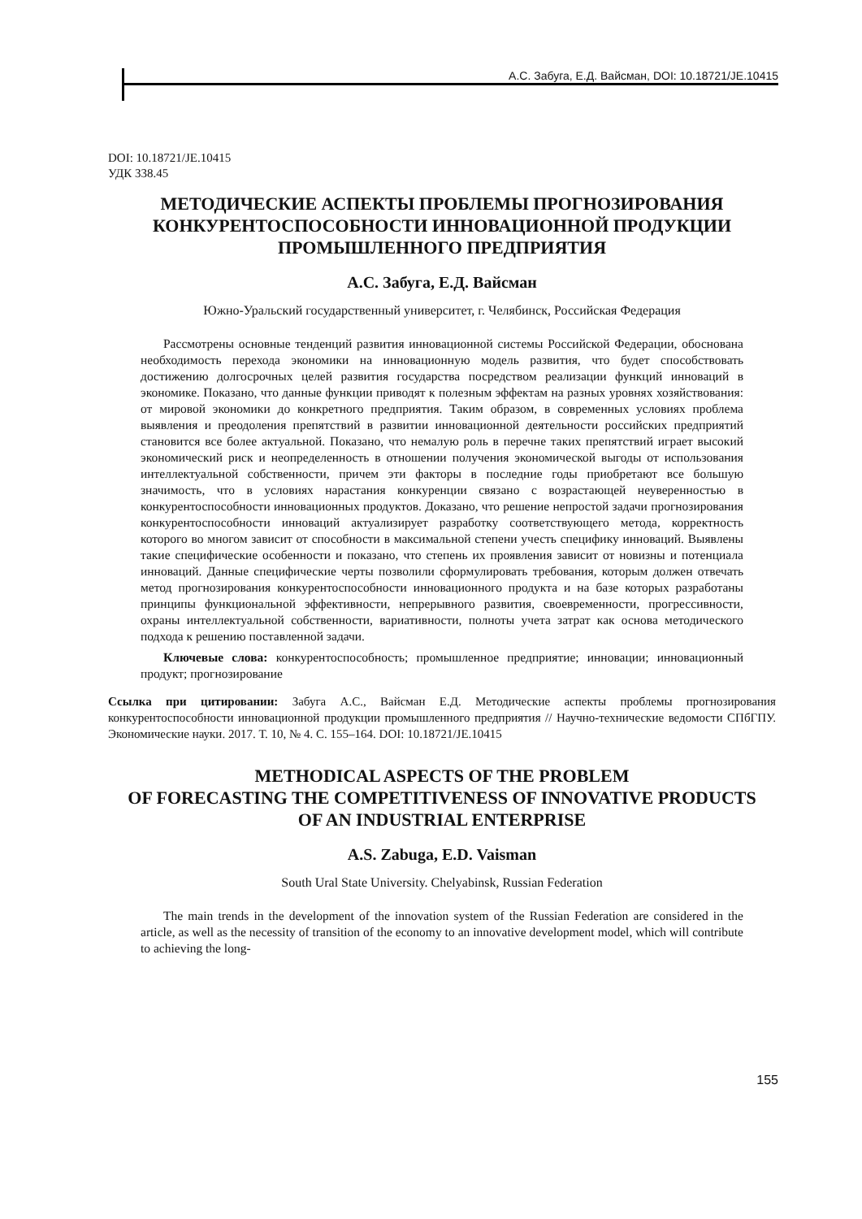А.С. Забуга, Е.Д. Вайсман, DOI: 10.18721/JE.10415
DOI: 10.18721/JE.10415
УДК 338.45
МЕТОДИЧЕСКИЕ АСПЕКТЫ ПРОБЛЕМЫ ПРОГНОЗИРОВАНИЯ
КОНКУРЕНТОСПОСОБНОСТИ ИННОВАЦИОННОЙ ПРОДУКЦИИ
ПРОМЫШЛЕННОГО ПРЕДПРИЯТИЯ
А.С. Забуга, Е.Д. Вайсман
Южно-Уральский государственный университет, г. Челябинск, Российская Федерация
Рассмотрены основные тенденций развития инновационной системы Российской Федерации, обоснована необходимость перехода экономики на инновационную модель развития, что будет способствовать достижению долгосрочных целей развития государства посредством реализации функций инноваций в экономике. Показано, что данные функции приводят к полезным эффектам на разных уровнях хозяйствования: от мировой экономики до конкретного предприятия. Таким образом, в современных условиях проблема выявления и преодоления препятствий в развитии инновационной деятельности российских предприятий становится все более актуальной. Показано, что немалую роль в перечне таких препятствий играет высокий экономический риск и неопределенность в отношении получения экономической выгоды от использования интеллектуальной собственности, причем эти факторы в последние годы приобретают все большую значимость, что в условиях нарастания конкуренции связано с возрастающей неуверенностью в конкурентоспособности инновационных продуктов. Доказано, что решение непростой задачи прогнозирования конкурентоспособности инноваций актуализирует разработку соответствующего метода, корректность которого во многом зависит от способности в максимальной степени учесть специфику инноваций. Выявлены такие специфические особенности и показано, что степень их проявления зависит от новизны и потенциала инноваций. Данные специфические черты позволили сформулировать требования, которым должен отвечать метод прогнозирования конкурентоспособности инновационного продукта и на базе которых разработаны принципы функциональной эффективности, непрерывного развития, своевременности, прогрессивности, охраны интеллектуальной собственности, вариативности, полноты учета затрат как основа методического подхода к решению поставленной задачи.
Ключевые слова: конкурентоспособность; промышленное предприятие; инновации; инновационный продукт; прогнозирование
Ссылка при цитировании: Забуга А.С., Вайсман Е.Д. Методические аспекты проблемы прогнозирования конкурентоспособности инновационной продукции промышленного предприятия // Научно-технические ведомости СПбГПУ. Экономические науки. 2017. Т. 10, № 4. С. 155–164. DOI: 10.18721/JE.10415
METHODICAL ASPECTS OF THE PROBLEM
OF FORECASTING THE COMPETITIVENESS OF INNOVATIVE PRODUCTS
OF AN INDUSTRIAL ENTERPRISE
A.S. Zabuga, E.D. Vaisman
South Ural State University. Chelyabinsk, Russian Federation
The main trends in the development of the innovation system of the Russian Federation are considered in the article, as well as the necessity of transition of the economy to an innovative development model, which will contribute to achieving the long-
155